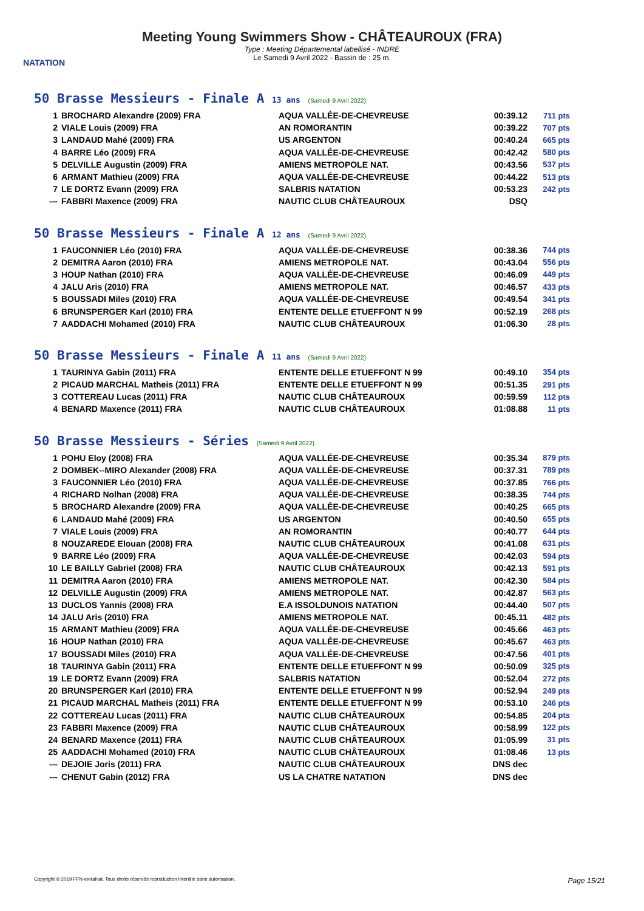NATATION
Meeting Young Swimmers Show - CHÂTEAUROUX (FRA)
Type : Meeting Départemental labellisé - INDRE
Le Samedi 9 Avril 2022 - Bassin de : 25 m.
50 Brasse Messieurs - Finale A 13 ans (Samedi 9 Avril 2022)
| 1 | BROCHARD Alexandre (2009) FRA | AQUA VALLÉE-DE-CHEVREUSE | 00:39.12 | 711 pts |
| 2 | VIALE Louis (2009) FRA | AN ROMORANTIN | 00:39.22 | 707 pts |
| 3 | LANDAUD Mahé (2009) FRA | US ARGENTON | 00:40.24 | 665 pts |
| 4 | BARRE Léo (2009) FRA | AQUA VALLÉE-DE-CHEVREUSE | 00:42.42 | 580 pts |
| 5 | DELVILLE Augustin (2009) FRA | AMIENS METROPOLE NAT. | 00:43.56 | 537 pts |
| 6 | ARMANT Mathieu (2009) FRA | AQUA VALLÉE-DE-CHEVREUSE | 00:44.22 | 513 pts |
| 7 | LE DORTZ Evann (2009) FRA | SALBRIS NATATION | 00:53.23 | 242 pts |
| --- | FABBRI Maxence (2009) FRA | NAUTIC CLUB CHÂTEAUROUX | DSQ | |
50 Brasse Messieurs - Finale A 12 ans (Samedi 9 Avril 2022)
| 1 | FAUCONNIER Léo (2010) FRA | AQUA VALLÉE-DE-CHEVREUSE | 00:38.36 | 744 pts |
| 2 | DEMITRA Aaron (2010) FRA | AMIENS METROPOLE NAT. | 00:43.04 | 556 pts |
| 3 | HOUP Nathan (2010) FRA | AQUA VALLÉE-DE-CHEVREUSE | 00:46.09 | 449 pts |
| 4 | JALU Aris (2010) FRA | AMIENS METROPOLE NAT. | 00:46.57 | 433 pts |
| 5 | BOUSSADI Miles (2010) FRA | AQUA VALLÉE-DE-CHEVREUSE | 00:49.54 | 341 pts |
| 6 | BRUNSPERGER Karl (2010) FRA | ENTENTE DELLE ETUEFFONT N 99 | 00:52.19 | 268 pts |
| 7 | AADDACHI Mohamed (2010) FRA | NAUTIC CLUB CHÂTEAUROUX | 01:06.30 | 28 pts |
50 Brasse Messieurs - Finale A 11 ans (Samedi 9 Avril 2022)
| 1 | TAURINYA Gabin (2011) FRA | ENTENTE DELLE ETUEFFONT N 99 | 00:49.10 | 354 pts |
| 2 | PICAUD MARCHAL Matheis (2011) FRA | ENTENTE DELLE ETUEFFONT N 99 | 00:51.35 | 291 pts |
| 3 | COTTEREAU Lucas (2011) FRA | NAUTIC CLUB CHÂTEAUROUX | 00:59.59 | 112 pts |
| 4 | BENARD Maxence (2011) FRA | NAUTIC CLUB CHÂTEAUROUX | 01:08.88 | 11 pts |
50 Brasse Messieurs - Séries (Samedi 9 Avril 2022)
| 1 | POHU Eloy (2008) FRA | AQUA VALLÉE-DE-CHEVREUSE | 00:35.34 | 879 pts |
| 2 | DOMBEK--MIRO Alexander (2008) FRA | AQUA VALLÉE-DE-CHEVREUSE | 00:37.31 | 789 pts |
| 3 | FAUCONNIER Léo (2010) FRA | AQUA VALLÉE-DE-CHEVREUSE | 00:37.85 | 766 pts |
| 4 | RICHARD Nolhan (2008) FRA | AQUA VALLÉE-DE-CHEVREUSE | 00:38.35 | 744 pts |
| 5 | BROCHARD Alexandre (2009) FRA | AQUA VALLÉE-DE-CHEVREUSE | 00:40.25 | 665 pts |
| 6 | LANDAUD Mahé (2009) FRA | US ARGENTON | 00:40.50 | 655 pts |
| 7 | VIALE Louis (2009) FRA | AN ROMORANTIN | 00:40.77 | 644 pts |
| 8 | NOUZAREDE Elouan (2008) FRA | NAUTIC CLUB CHÂTEAUROUX | 00:41.08 | 631 pts |
| 9 | BARRE Léo (2009) FRA | AQUA VALLÉE-DE-CHEVREUSE | 00:42.03 | 594 pts |
| 10 | LE BAILLY Gabriel (2008) FRA | NAUTIC CLUB CHÂTEAUROUX | 00:42.13 | 591 pts |
| 11 | DEMITRA Aaron (2010) FRA | AMIENS METROPOLE NAT. | 00:42.30 | 584 pts |
| 12 | DELVILLE Augustin (2009) FRA | AMIENS METROPOLE NAT. | 00:42.87 | 563 pts |
| 13 | DUCLOS Yannis (2008) FRA | E.A ISSOLDUNOIS NATATION | 00:44.40 | 507 pts |
| 14 | JALU Aris (2010) FRA | AMIENS METROPOLE NAT. | 00:45.11 | 482 pts |
| 15 | ARMANT Mathieu (2009) FRA | AQUA VALLÉE-DE-CHEVREUSE | 00:45.66 | 463 pts |
| 16 | HOUP Nathan (2010) FRA | AQUA VALLÉE-DE-CHEVREUSE | 00:45.67 | 463 pts |
| 17 | BOUSSADI Miles (2010) FRA | AQUA VALLÉE-DE-CHEVREUSE | 00:47.56 | 401 pts |
| 18 | TAURINYA Gabin (2011) FRA | ENTENTE DELLE ETUEFFONT N 99 | 00:50.09 | 325 pts |
| 19 | LE DORTZ Evann (2009) FRA | SALBRIS NATATION | 00:52.04 | 272 pts |
| 20 | BRUNSPERGER Karl (2010) FRA | ENTENTE DELLE ETUEFFONT N 99 | 00:52.94 | 249 pts |
| 21 | PICAUD MARCHAL Matheis (2011) FRA | ENTENTE DELLE ETUEFFONT N 99 | 00:53.10 | 246 pts |
| 22 | COTTEREAU Lucas (2011) FRA | NAUTIC CLUB CHÂTEAUROUX | 00:54.85 | 204 pts |
| 23 | FABBRI Maxence (2009) FRA | NAUTIC CLUB CHÂTEAUROUX | 00:58.99 | 122 pts |
| 24 | BENARD Maxence (2011) FRA | NAUTIC CLUB CHÂTEAUROUX | 01:05.99 | 31 pts |
| 25 | AADDACHI Mohamed (2010) FRA | NAUTIC CLUB CHÂTEAUROUX | 01:08.46 | 13 pts |
| --- | DEJOIE Joris (2011) FRA | NAUTIC CLUB CHÂTEAUROUX | DNS dec | |
| --- | CHENUT Gabin (2012) FRA | US LA CHATRE NATATION | DNS dec | |
Copyright © 2019 FFN-extraNat. Tous droits réservés reproduction interdite sans autorisation. Page 15/21